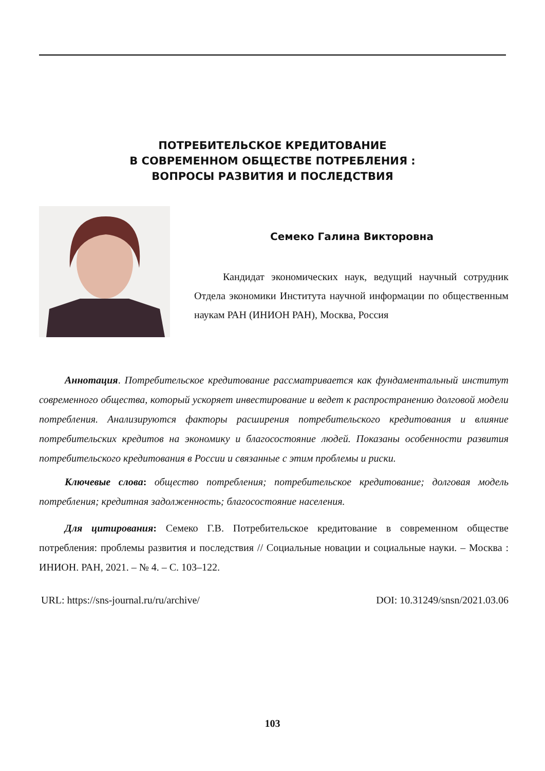ПОТРЕБИТЕЛЬСКОЕ КРЕДИТОВАНИЕ
В СОВРЕМЕННОМ ОБЩЕСТВЕ ПОТРЕБЛЕНИЯ :
ВОПРОСЫ РАЗВИТИЯ И ПОСЛЕДСТВИЯ
Семеко Галина Викторовна
Кандидат экономических наук, ведущий научный сотрудник Отдела экономики Института научной информации по общественным наукам РАН (ИНИОН РАН), Москва, Россия
Аннотация. Потребительское кредитование рассматривается как фундаментальный институт современного общества, который ускоряет инвестирование и ведет к распространению долговой модели потребления. Анализируются факторы расширения потребительского кредитования и влияние потребительских кредитов на экономику и благосостояние людей. Показаны особенности развития потребительского кредитования в России и связанные с этим проблемы и риски.
Ключевые слова: общество потребления; потребительское кредитование; долговая модель потребления; кредитная задолженность; благосостояние населения.
Для цитирования: Семеко Г.В. Потребительское кредитование в современном обществе потребления: проблемы развития и последствия // Социальные новации и социальные науки. – Москва : ИНИОН. РАН, 2021. – № 4. – С. 103–122.
URL: https://sns-journal.ru/ru/archive/ DOI: 10.31249/snsn/2021.03.06
103